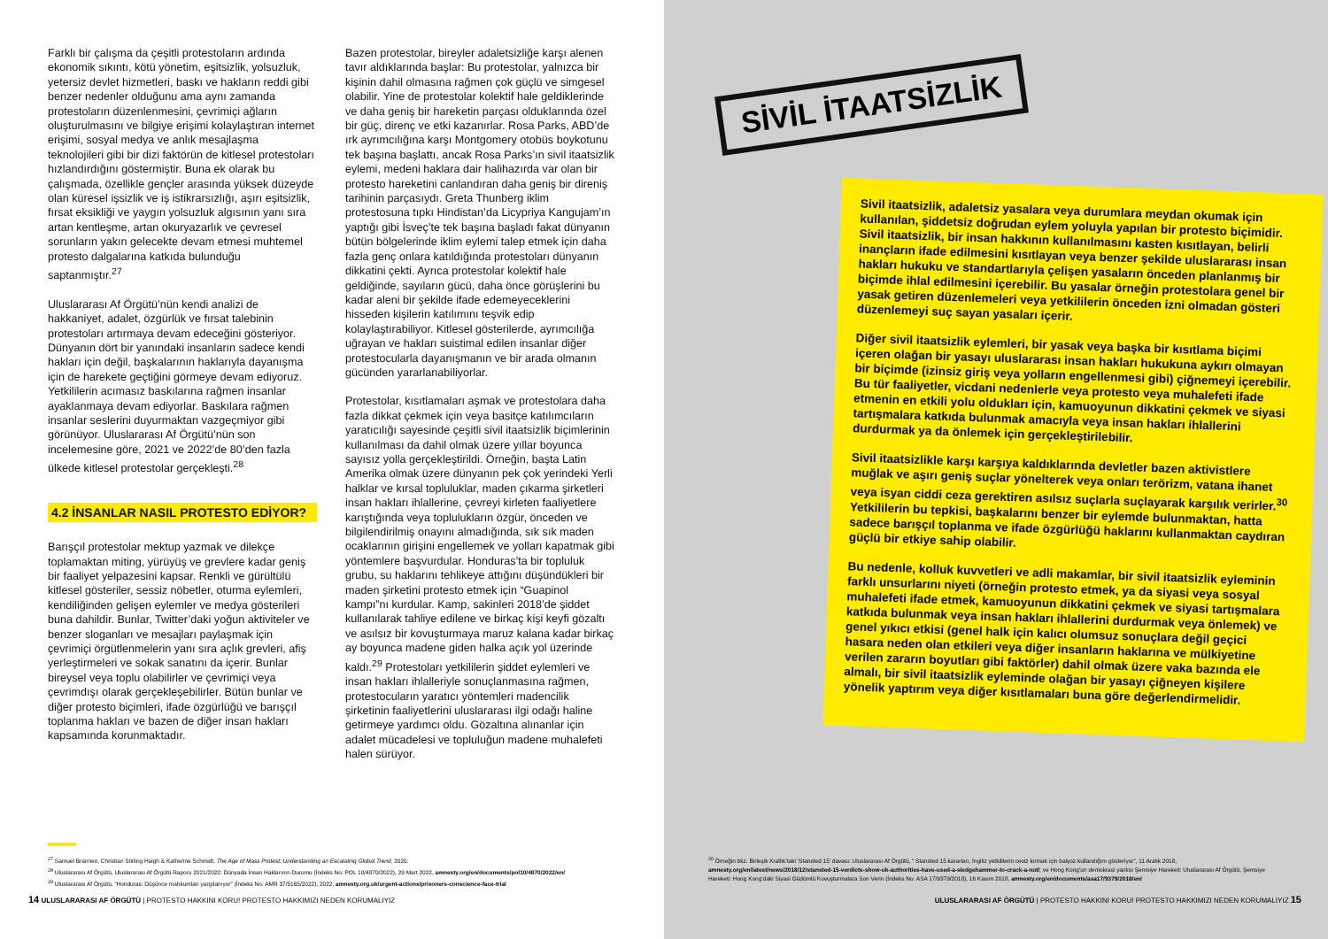Farklı bir çalışma da çeşitli protestoların ardında ekonomik sıkıntı, kötü yönetim, eşitsizlik, yolsuzluk, yetersiz devlet hizmetleri, baskı ve hakların reddi gibi benzer nedenler olduğunu ama aynı zamanda protestoların düzenlenmesini, çevrimiçi ağların oluşturulmasını ve bilgiye erişimi kolaylaştıran internet erişimi, sosyal medya ve anlık mesajlaşma teknolojileri gibi bir dizi faktörün de kitlesel protestoları hızlandırdığını göstermiştir. Buna ek olarak bu çalışmada, özellikle gençler arasında yüksek düzeyde olan küresel işsizlik ve iş istikrarsızlığı, aşırı eşitsizlik, fırsat eksikliği ve yaygın yolsuzluk algısının yanı sıra artan kentleşme, artan okuryazarlık ve çevresel sorunların yakın gelecekte devam etmesi muhtemel protesto dalgalarına katkıda bulunduğu saptanmıştır.<sup>27</sup>
Uluslararası Af Örgütü’nün kendi analizi de hakkaniyet, adalet, özgürlük ve fırsat talebinin protestoları artırmaya devam edeceğini gösteriyor. Dünyanın dört bir yanındaki insanların sadece kendi hakları için değil, başkalarının haklarıyla dayanışma için de harekete geçtiğini görmeye devam ediyoruz. Yetkililerin acımasız baskılarına rağmen insanlar ayaklanmaya devam ediyorlar. Baskılara rağmen insanlar seslerini duyurmaktan vazgeçmiyor gibi görünüyor. Uluslararası Af Örgütü’nün son incelemesine göre, 2021 ve 2022’de 80’den fazla ülkede kitlesel protestolar gerçekleşti.<sup>28</sup>
4.2 İNSANLAR NASIL PROTESTO EDİYOR?
Barışçıl protestolar mektup yazmak ve dilekçe toplamaktan miting, yürüyüş ve grevlere kadar geniş bir faaliyet yelpazesini kapsar. Renkli ve gürültülü kitlesel gösteriler, sessiz nöbetler, oturma eylemleri, kendiliğinden gelişen eylemler ve medya gösterileri buna dahildir. Bunlar, Twitter’daki yoğun aktiviteler ve benzer sloganları ve mesajları paylaşmak için çevrimiçi örgütlenmelerin yanı sıra açlık grevleri, afiş yerleştirmeleri ve sokak sanatını da içerir. Bunlar bireysel veya toplu olabilirler ve çevrimiçi veya çevrimdışı olarak gerçekleşebilirler. Bütün bunlar ve diğer protesto biçimleri, ifade özgürlüğü ve barışçıl toplanma hakları ve bazen de diğer insan hakları kapsamında korunmaktadır.
Bazen protestolar, bireyler adaletsizliğe karşı alenen tavır aldıklarında başlar: Bu protestolar, yalnızca bir kişinin dahil olmasına rağmen çok güçlü ve simgesel olabilir. Yine de protestolar kolektif hale geldiklerinde ve daha geniş bir hareketin parçası olduklarında özel bir güç, direnç ve etki kazanırlar. Rosa Parks, ABD’de ırk ayrımcılığına karşı Montgomery otobüs boykotunu tek başına başlattı, ancak Rosa Parks’ın sivil itaatsizlik eylemi, medeni haklara dair halihazırda var olan bir protesto hareketini canlandıran daha geniş bir direniş tarihinin parçasıydı. Greta Thunberg iklim protestosuna tıpkı Hindistan’da Licypriya Kangujam’ın yaptığı gibi İsveç’te tek başına başladı fakat dünyanın bütün bölgelerinde iklim eylemi talep etmek için daha fazla genç onlara katıldığında protestoları dünyanın dikkatini çekti. Ayrıca protestolar kolektif hale geldiğinde, sayıların gücü, daha önce görüşlerini bu kadar aleni bir şekilde ifade edemeyeceklerini hisseden kişilerin katılımını teşvik edip kolaylaştırabiliyor. Kitlesel gösterilerde, ayrımcılığa uğrayan ve hakları suistimal edilen insanlar diğer protestocularla dayanışmanın ve bir arada olmanın gücünden yararlanabiliyorlar.
Protestolar, kısıtlamaları aşmak ve protestolara daha fazla dikkat çekmek için veya basitçe katılımcıların yaratıcılığı sayesinde çeşitli sivil itaatsizlik biçimlerinin kullanılması da dahil olmak üzere yıllar boyunca sayısız yolla gerçekleştirildi. Örneğin, başta Latin Amerika olmak üzere dünyanın pek çok yerindeki Yerli halklar ve kırsal topluluklar, maden çıkarma şirketleri insan hakları ihlallerine, çevreyi kirleten faaliyetlere karıştığında veya toplulukların özgür, önceden ve bilgilendirilmiş onayını almadığında, sık sık maden ocaklarının girişini engellemek ve yolları kapatmak gibi yöntemlere başvurdular. Honduras’ta bir topluluk grubu, su haklarını tehlikeye attığını düşündükleri bir maden şirketini protesto etmek için “Guapinol kampı”nı kurdular. Kamp, sakinleri 2018’de şiddet kullanılarak tahliye edilene ve birkaç kişi keyfi gözaltı ve asılsız bir kovuşturmaya maruz kalana kadar birkaç ay boyunca madene giden halka açık yol üzerinde kaldı.<sup>29</sup> Protestoları yetkililerin şiddet eylemleri ve insan hakları ihlalleriyle sonuçlanmasına rağmen, protestocuların yaratıcı yöntemleri madencilik şirketinin faaliyetlerini uluslararası ilgi odağı haline getirmeye yardımcı oldu. Gözaltına alınanlar için adalet mücadelesi ve topluluğun madene muhalefeti halen sürüyor.
<sup>27</sup> Samuel Brannen, Christian Stirling Haigh & Katherine Schmidt, The Age of Mass Protest: Understanding an Escalating Global Trend, 2020.
<sup>28</sup> Uluslararası Af Örgütü, Uluslararası Af Örgütü Raporu 2021/2022: Dünyada İnsan Haklarının Durumu (İndeks No: POL 10/4870/2022), 29 Mart 2022, amnesty.org/en/documents/pol10/4870/2022/en/
<sup>29</sup> Uluslararası Af Örgütü, “Honduras: Düşünce mahkumları yargılanıyor” (İndeks No: AMR 37/5165/2022), 2022, amnesty.org.uk/urgent-actions/prisoners-conscience-face-trial
14 ULUSLARARASI AF ÖRGÜTÜ | PROTESTO HAKKINI KORU! PROTESTO HAKKIMIZI NEDEN KORUMALIYIZ
SİVİL İTAATSİZLİK
Sivil itaatsizlik, adaletsiz yasalara veya durumlara meydan okumak için kullanılan, şiddetsiz doğrudan eylem yoluyla yapılan bir protesto biçimidir. Sivil itaatsizlik, bir insan hakkının kullanılmasını kasten kısıtlayan, belirli inançların ifade edilmesini kısıtlayan veya benzer şekilde uluslararası insan hakları hukuku ve standartlarıyla çelişen yasaların önceden planlanmış bir biçimde ihlal edilmesini içerebilir. Bu yasalar örneğin protestolara genel bir yasak getiren düzenlemeleri veya yetkililerin önceden izni olmadan gösteri düzenlemeyi suç sayan yasaları içerir.
Diğer sivil itaatsizlik eylemleri, bir yasak veya başka bir kısıtlama biçimi içeren olağan bir yasayı uluslararası insan hakları hukukuna aykırı olmayan bir biçimde (izinsiz giriş veya yolların engellenmesi gibi) çiğnemeyi içerebilir. Bu tür faaliyetler, vicdani nedenlerle veya protesto veya muhalefeti ifade etmenin en etkili yolu oldukları için, kamuoyunun dikkatini çekmek ve siyasi tartışmalara katkıda bulunmak amacıyla veya insan hakları ihlallerini durdurmak ya da önlemek için gerçekleştirilebilir.
Sivil itaatsizlikle karşı karşıya kaldıklarında devletler bazen aktivistlere muğlak ve aşırı geniş suçlar yönelterek veya onları terörizm, vatana ihanet veya isyan ciddi ceza gerektiren asılsız suçlarla suçlayarak karşılık verirler.<sup>30</sup> Yetkililerin bu tepkisi, başkalarını benzer bir eylemde bulunmaktan, hatta sadece barışçıl toplanma ve ifade özgürlüğü haklarını kullanmaktan caydıran güçlü bir etkiye sahip olabilir.
Bu nedenle, kolluk kuvvetleri ve adli makamlar, bir sivil itaatsizlik eyleminin farklı unsurlarını niyeti (örneğin protesto etmek, ya da siyasi veya sosyal muhalefeti ifade etmek, kamuoyunun dikkatini çekmek ve siyasi tartışmalara katkıda bulunmak veya insan hakları ihlallerini durdurmak veya önlemek) ve genel yıkıcı etkisi (genel halk için kalıcı olumsuz sonuçlara değil geçici hasara neden olan etkileri veya diğer insanların haklarına ve mülkiyetine verilen zararın boyutları gibi faktörler) dahil olmak üzere vaka bazında ele almalı, bir sivil itaatsizlik eyleminde olağan bir yasayı çiğneyen kişilere yönelik yaptırım veya diğer kısıtlamaları buna göre değerlendirmelidir.
<sup>30</sup> Örneğin bkz. Birleşik Krallık’taki ‘Stansted 15’ davası: Uluslararası Af Örgütü, “ Stansted 15 kararları, İngiliz yetkililerin ceviz kırmak için balyoz kullandığını gösteriyor”, 11 Aralık 2018, amnesty.org/en/latest/news/2018/12/stansted-15-verdicts-show-uk-authorities-have-used-a-sledgehammer-to-crack-a-nut/; ve Hong Kong’un demokrasi yanlısı Şemsiye Hareketi: Uluslararası Af Örgütü, Şemsiye Hareketi: Hong Kong’daki Siyasi Güdümlü Kovuşturmalara Son Verin (İndeks No: ASA 17/9379/2018), 16 Kasım 2018, amnesty.org/en/documents/asa17/9379/2018/en/
ULUSLARARASI AF ÖRGÜTÜ | PROTESTO HAKKINI KORU! PROTESTO HAKKIMIZI NEDEN KORUMALIYIZ 15